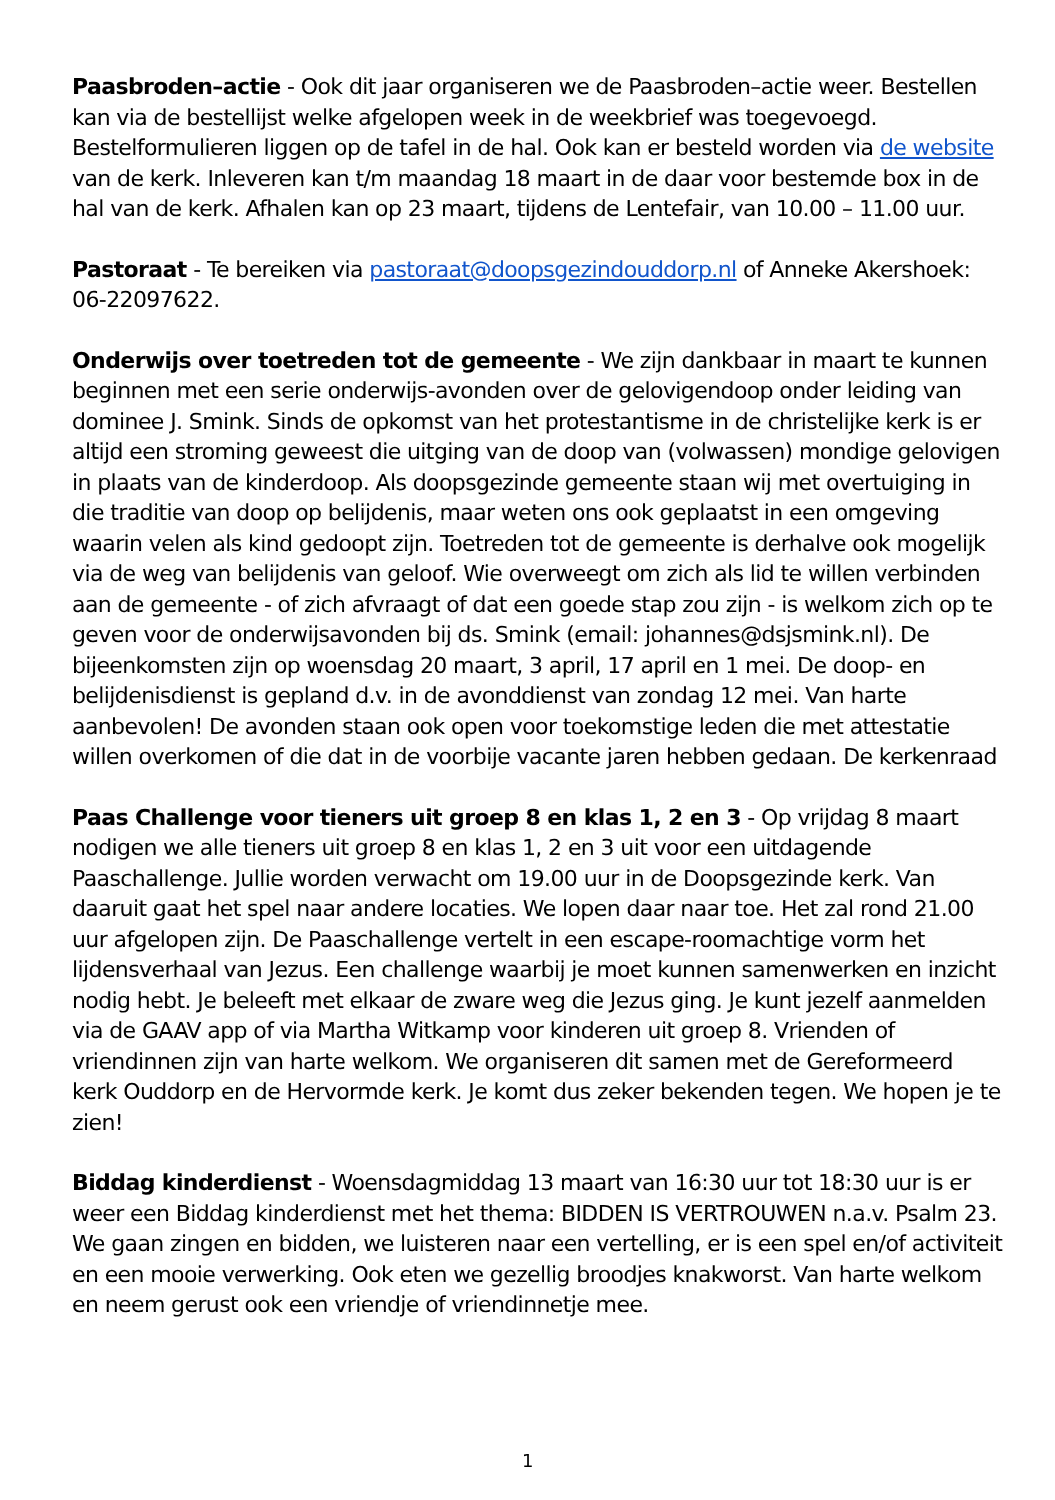Paasbroden–actie - Ook dit jaar organiseren we de Paasbroden–actie weer. Bestellen kan via de bestellijst welke afgelopen week in de weekbrief was toegevoegd. Bestelformulieren liggen op de tafel in de hal. Ook kan er besteld worden via de website van de kerk. Inleveren kan t/m maandag 18 maart in de daar voor bestemde box in de hal van de kerk. Afhalen kan op 23 maart, tijdens de Lentefair, van 10.00 – 11.00 uur.
Pastoraat - Te bereiken via pastoraat@doopsgezindouddorp.nl of Anneke Akershoek: 06-22097622.
Onderwijs over toetreden tot de gemeente - We zijn dankbaar in maart te kunnen beginnen met een serie onderwijs-avonden over de gelovigendoop onder leiding van dominee J. Smink. Sinds de opkomst van het protestantisme in de christelijke kerk is er altijd een stroming geweest die uitging van de doop van (volwassen) mondige gelovigen in plaats van de kinderdoop. Als doopsgezinde gemeente staan wij met overtuiging in die traditie van doop op belijdenis, maar weten ons ook geplaatst in een omgeving waarin velen als kind gedoopt zijn. Toetreden tot de gemeente is derhalve ook mogelijk via de weg van belijdenis van geloof. Wie overweegt om zich als lid te willen verbinden aan de gemeente - of zich afvraagt of dat een goede stap zou zijn - is welkom zich op te geven voor de onderwijsavonden bij ds. Smink (email: johannes@dsjsmink.nl). De bijeenkomsten zijn op woensdag 20 maart, 3 april, 17 april en 1 mei. De doop- en belijdenisdienst is gepland d.v. in de avonddienst van zondag 12 mei. Van harte aanbevolen! De avonden staan ook open voor toekomstige leden die met attestatie willen overkomen of die dat in de voorbije vacante jaren hebben gedaan. De kerkenraad
Paas Challenge voor tieners uit groep 8 en klas 1, 2 en 3 - Op vrijdag 8 maart nodigen we alle tieners uit groep 8 en klas 1, 2 en 3 uit voor een uitdagende Paaschallenge. Jullie worden verwacht om 19.00 uur in de Doopsgezinde kerk. Van daaruit gaat het spel naar andere locaties. We lopen daar naar toe. Het zal rond 21.00 uur afgelopen zijn. De Paaschallenge vertelt in een escape-roomachtige vorm het lijdensverhaal van Jezus. Een challenge waarbij je moet kunnen samenwerken en inzicht nodig hebt. Je beleeft met elkaar de zware weg die Jezus ging. Je kunt jezelf aanmelden via de GAAV app of via Martha Witkamp voor kinderen uit groep 8. Vrienden of vriendinnen zijn van harte welkom. We organiseren dit samen met de Gereformeerd kerk Ouddorp en de Hervormde kerk. Je komt dus zeker bekenden tegen. We hopen je te zien!
Biddag kinderdienst - Woensdagmiddag 13 maart van 16:30 uur tot 18:30 uur is er weer een Biddag kinderdienst met het thema: BIDDEN IS VERTROUWEN n.a.v. Psalm 23. We gaan zingen en bidden, we luisteren naar een vertelling, er is een spel en/of activiteit en een mooie verwerking. Ook eten we gezellig broodjes knakworst. Van harte welkom en neem gerust ook een vriendje of vriendinnetje mee.
1